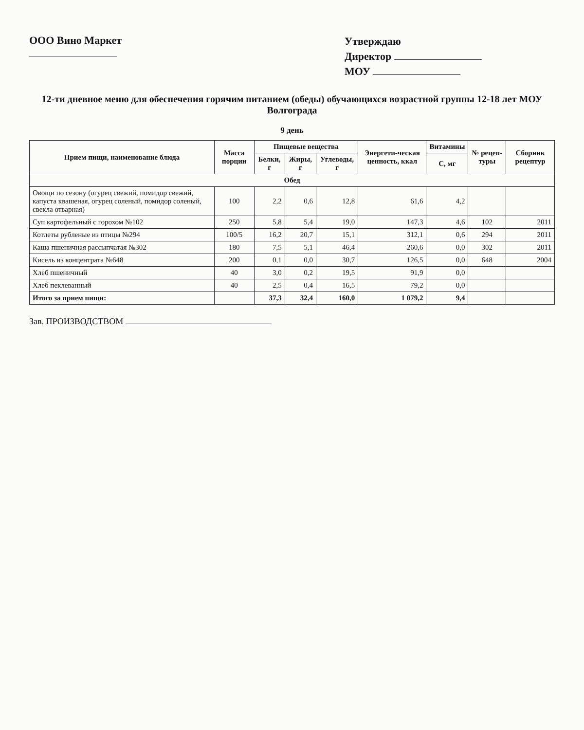ООО Вино Маркет
Утверждаю
Директор
МОУ
12-ти дневное меню для обеспечения горячим питанием (обеды) обучающихся возрастной группы 12-18 лет МОУ Волгограда
9 день
| Прием пищи, наименование блюда | Масса порции | Пищевые вещества | | | Энергети-ческая ценность, ккал | Витамины | № рецеп-туры | Сборник рецептур |
| --- | --- | --- | --- | --- | --- | --- | --- | --- |
| | | Белки, г | Жиры, г | Углеводы, г | | С, мг | | |
| Обед | | | | | | | | |
| Овощи по сезону (огурец свежий, помидор свежий, капуста квашеная, огурец соленый, помидор соленый, свекла отварная) | 100 | 2,2 | 0,6 | 12,8 | 61,6 | 4,2 | | |
| Суп картофельный с горохом №102 | 250 | 5,8 | 5,4 | 19,0 | 147,3 | 4,6 | 102 | 2011 |
| Котлеты рубленые из птицы №294 | 100/5 | 16,2 | 20,7 | 15,1 | 312,1 | 0,6 | 294 | 2011 |
| Каша пшеничная рассыпчатая №302 | 180 | 7,5 | 5,1 | 46,4 | 260,6 | 0,0 | 302 | 2011 |
| Кисель из концентрата №648 | 200 | 0,1 | 0,0 | 30,7 | 126,5 | 0,0 | 648 | 2004 |
| Хлеб пшеничный | 40 | 3,0 | 0,2 | 19,5 | 91,9 | 0,0 | | |
| Хлеб пеклеванный | 40 | 2,5 | 0,4 | 16,5 | 79,2 | 0,0 | | |
| Итого за прием пищи: | | 37,3 | 32,4 | 160,0 | 1 079,2 | 9,4 | | |
Зав. ПРОИЗВОДСТВОМ